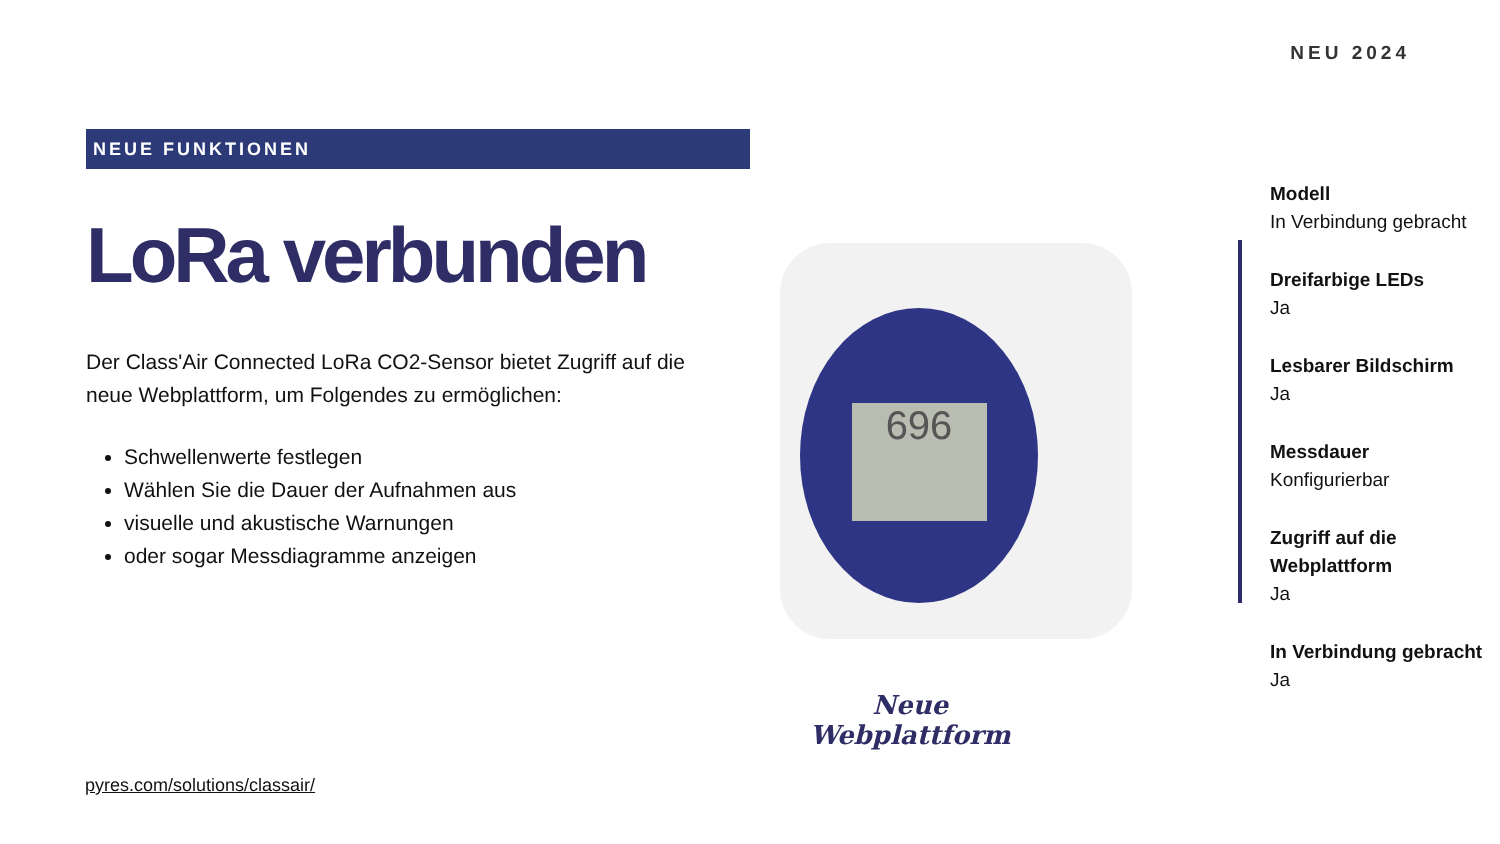NEU 2024
NEUE FUNKTIONEN
LoRa verbunden
Der Class'Air Connected LoRa CO2-Sensor bietet Zugriff auf die neue Webplattform, um Folgendes zu ermöglichen:
Schwellenwerte festlegen
Wählen Sie die Dauer der Aufnahmen aus
visuelle und akustische Warnungen
oder sogar Messdiagramme anzeigen
pyres.com/solutions/classair/
696
Neue
Webplattform
Modell
In Verbindung gebracht
Dreifarbige LEDs
Ja
Lesbarer Bildschirm
Ja
Messdauer
Konfigurierbar
Zugriff auf die Webplattform
Ja
In Verbindung gebracht
Ja